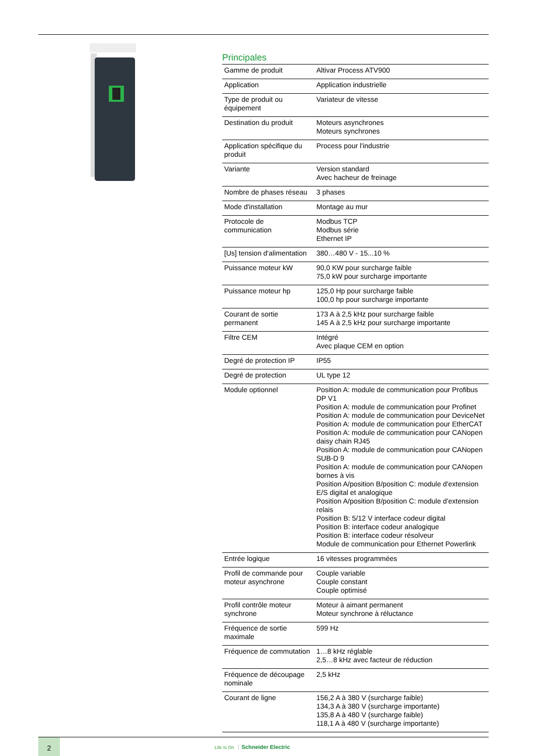Principales
| Gamme de produit | Altivar Process ATV900 |
| Application | Application industrielle |
| Type de produit ou équipement | Variateur de vitesse |
| Destination du produit | Moteurs asynchrones Moteurs synchrones |
| Application spécifique du produit | Process pour l'industrie |
| Variante | Version standard Avec hacheur de freinage |
| Nombre de phases réseau | 3 phases |
| Mode d'installation | Montage au mur |
| Protocole de communication | Modbus TCP Modbus série Ethernet IP |
| [Us] tension d'alimentation | 380…480 V - 15...10 % |
| Puissance moteur kW | 90,0 KW pour surcharge faible 75,0 kW pour surcharge importante |
| Puissance moteur hp | 125,0 Hp pour surcharge faible 100,0 hp pour surcharge importante |
| Courant de sortie permanent | 173 A à 2,5 kHz pour surcharge faible 145 A à 2,5 kHz pour surcharge importante |
| Filtre CEM | Intégré Avec plaque CEM en option |
| Degré de protection IP | IP55 |
| Degré de protection | UL type 12 |
| Module optionnel | Position A: module de communication pour Profibus DP V1 Position A: module de communication pour Profinet Position A: module de communication pour DeviceNet Position A: module de communication pour EtherCAT Position A: module de communication pour CANopen daisy chain RJ45 Position A: module de communication pour CANopen SUB-D 9 Position A: module de communication pour CANopen bornes à vis Position A/position B/position C: module d'extension E/S digital et analogique Position A/position B/position C: module d'extension relais Position B: 5/12 V interface codeur digital Position B: interface codeur analogique Position B: interface codeur résolveur Module de communication pour Ethernet Powerlink |
| Entrée logique | 16 vitesses programmées |
| Profil de commande pour moteur asynchrone | Couple variable Couple constant Couple optimisé |
| Profil contrôle moteur synchrone | Moteur à aimant permanent Moteur synchrone à réluctance |
| Fréquence de sortie maximale | 599 Hz |
| Fréquence de commutation | 1…8 kHz réglable 2,5…8 kHz avec facteur de réduction |
| Fréquence de découpage nominale | 2,5 kHz |
| Courant de ligne | 156,2 A à 380 V (surcharge faible) 134,3 A à 380 V (surcharge importante) 135,8 A à 480 V (surcharge faible) 118,1 A à 480 V (surcharge importante) |
2
Life Is On Schneider Electric